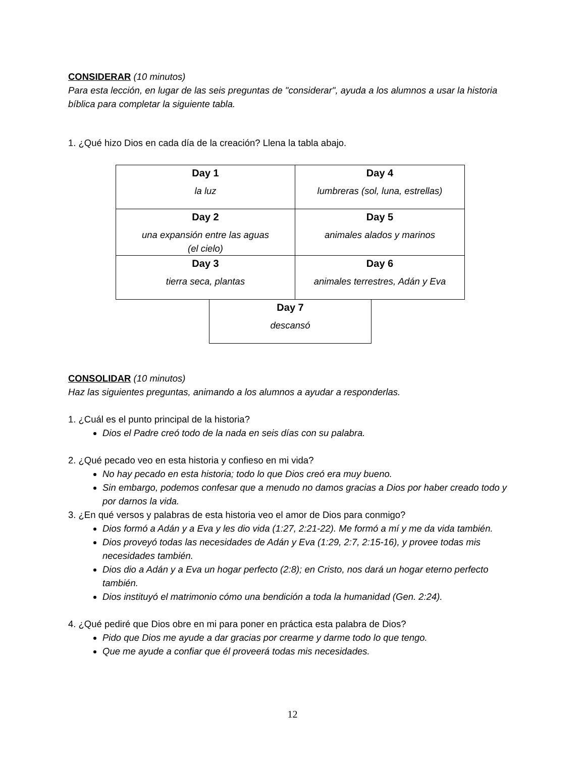CONSIDERAR (10 minutos)
Para esta lección, en lugar de las seis preguntas de "considerar", ayuda a los alumnos a usar la historia bíblica para completar la siguiente tabla.
1. ¿Qué hizo Dios en cada día de la creación? Llena la tabla abajo.
| Day 1 la luz | Day 4 lumbreras (sol, luna, estrellas) |
| Day 2 una expansión entre las aguas (el cielo) | Day 5 animales alados y marinos |
| Day 3 tierra seca, plantas | Day 6 animales terrestres, Adán y Eva |
| Day 7 descansó |
CONSOLIDAR (10 minutos)
Haz las siguientes preguntas, animando a los alumnos a ayudar a responderlas.
1. ¿Cuál es el punto principal de la historia?
Dios el Padre creó todo de la nada en seis días con su palabra.
2. ¿Qué pecado veo en esta historia y confieso en mi vida?
No hay pecado en esta historia; todo lo que Dios creó era muy bueno.
Sin embargo, podemos confesar que a menudo no damos gracias a Dios por haber creado todo y por darnos la vida.
3. ¿En qué versos y palabras de esta historia veo el amor de Dios para conmigo?
Dios formó a Adán y a Eva y les dio vida (1:27, 2:21-22). Me formó a mí y me da vida también.
Dios proveyó todas las necesidades de Adán y Eva (1:29, 2:7, 2:15-16), y provee todas mis necesidades también.
Dios dio a Adán y a Eva un hogar perfecto (2:8); en Cristo, nos dará un hogar eterno perfecto también.
Dios instituyó el matrimonio cómo una bendición a toda la humanidad (Gen. 2:24).
4. ¿Qué pediré que Dios obre en mi para poner en práctica esta palabra de Dios?
Pido que Dios me ayude a dar gracias por crearme y darme todo lo que tengo.
Que me ayude a confiar que él proveerá todas mis necesidades.
12